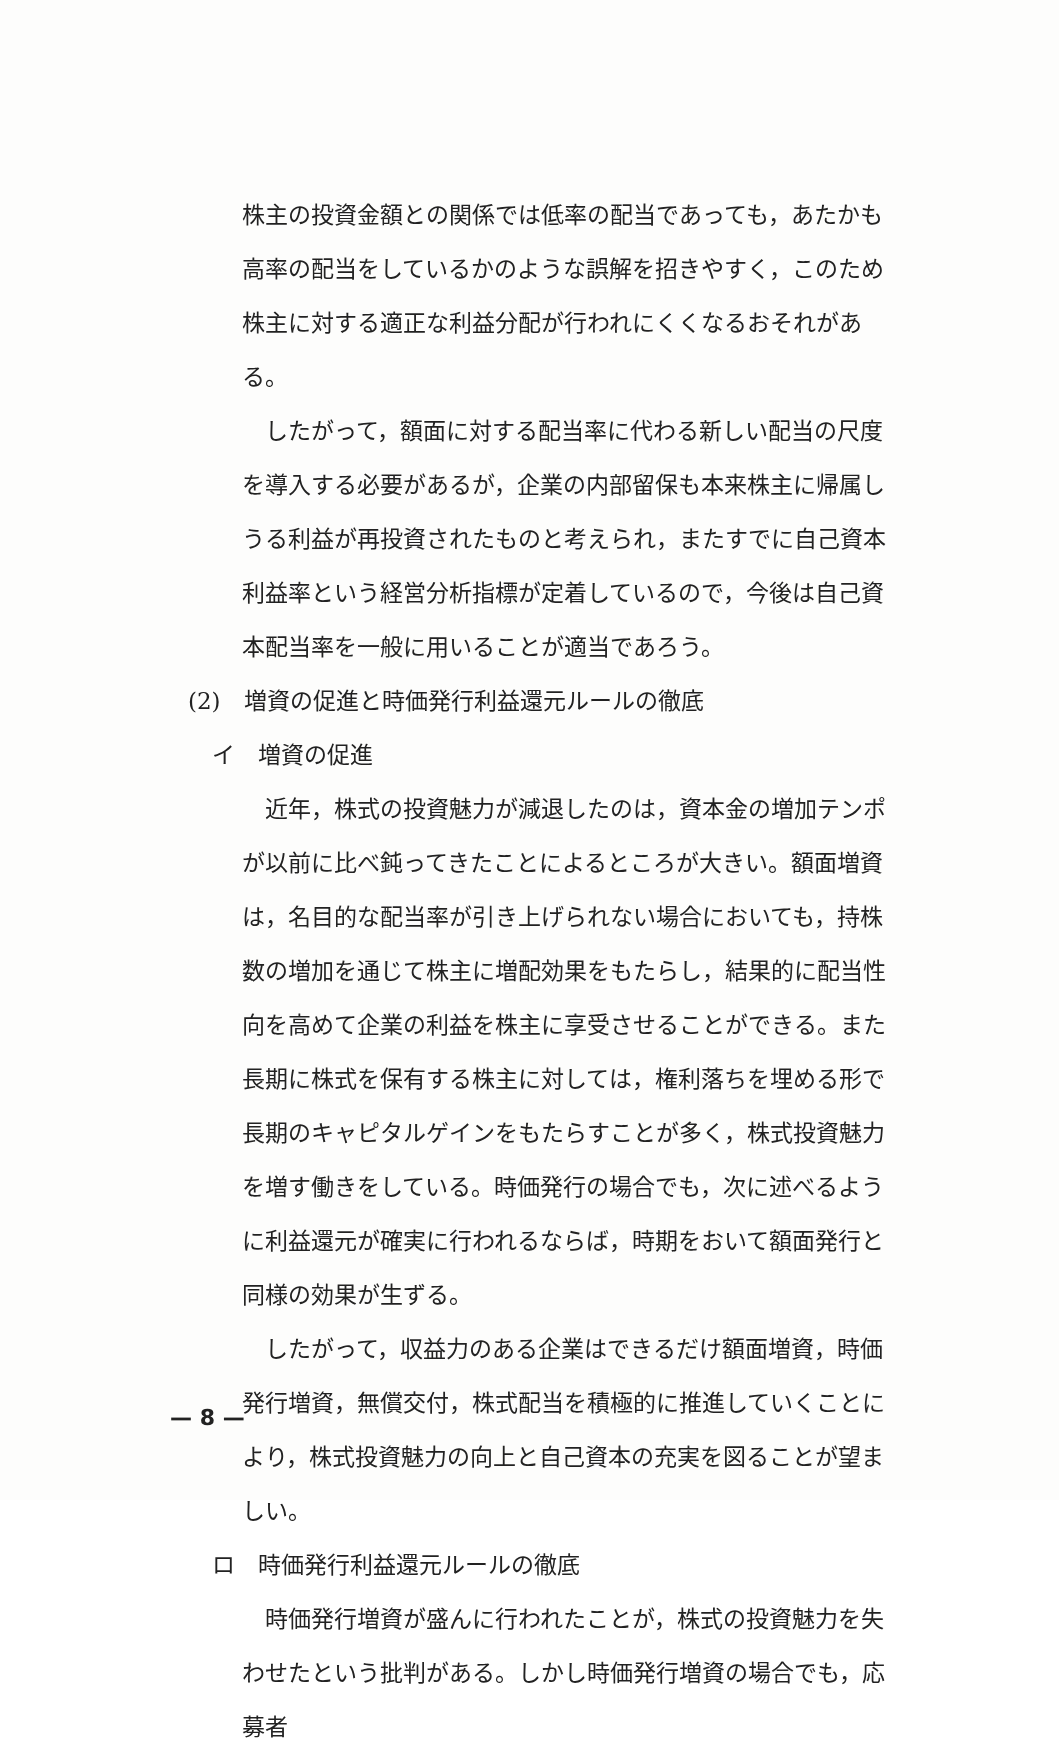株主の投資金額との関係では低率の配当であっても，あたかも高率の配当をしているかのような誤解を招きやすく，このため株主に対する適正な利益分配が行われにくくなるおそれがある。
したがって，額面に対する配当率に代わる新しい配当の尺度を導入する必要があるが，企業の内部留保も本来株主に帰属しうる利益が再投資されたものと考えられ，またすでに自己資本利益率という経営分析指標が定着しているので，今後は自己資本配当率を一般に用いることが適当であろう。
(2)　増資の促進と時価発行利益還元ルールの徹底
イ　増資の促進
近年，株式の投資魅力が減退したのは，資本金の増加テンポが以前に比べ鈍ってきたことによるところが大きい。額面増資は，名目的な配当率が引き上げられない場合においても，持株数の増加を通じて株主に増配効果をもたらし，結果的に配当性向を高めて企業の利益を株主に享受させることができる。また長期に株式を保有する株主に対しては，権利落ちを埋める形で長期のキャピタルゲインをもたらすことが多く，株式投資魅力を増す働きをしている。時価発行の場合でも，次に述べるように利益還元が確実に行われるならば，時期をおいて額面発行と同様の効果が生ずる。
したがって，収益力のある企業はできるだけ額面増資，時価発行増資，無償交付，株式配当を積極的に推進していくことにより，株式投資魅力の向上と自己資本の充実を図ることが望ましい。
ロ　時価発行利益還元ルールの徹底
時価発行増資が盛んに行われたことが，株式の投資魅力を失わせたという批判がある。しかし時価発行増資の場合でも，応募者
— 8 —